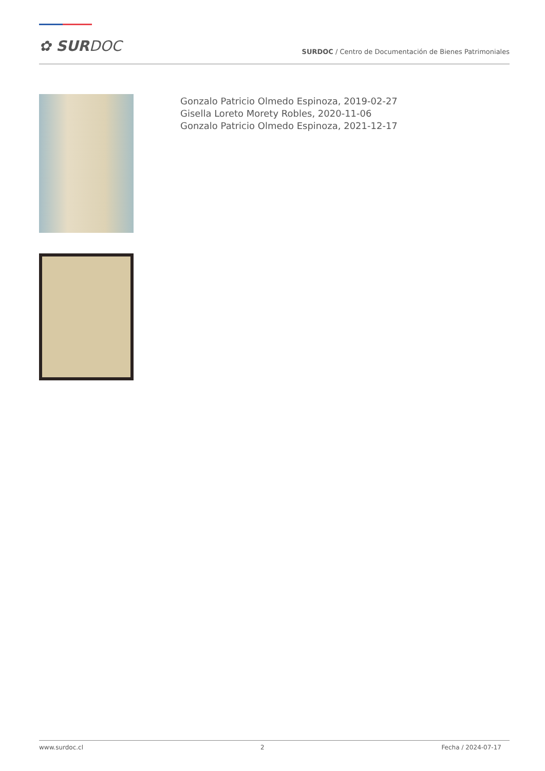✿ SURDOC
SURDOC / Centro de Documentación de Bienes Patrimoniales
Gonzalo Patricio Olmedo Espinoza, 2019-02-27
Gisella Loreto Morety Robles, 2020-11-06
Gonzalo Patricio Olmedo Espinoza, 2021-12-17
www.surdoc.cl 2 Fecha / 2024-07-17